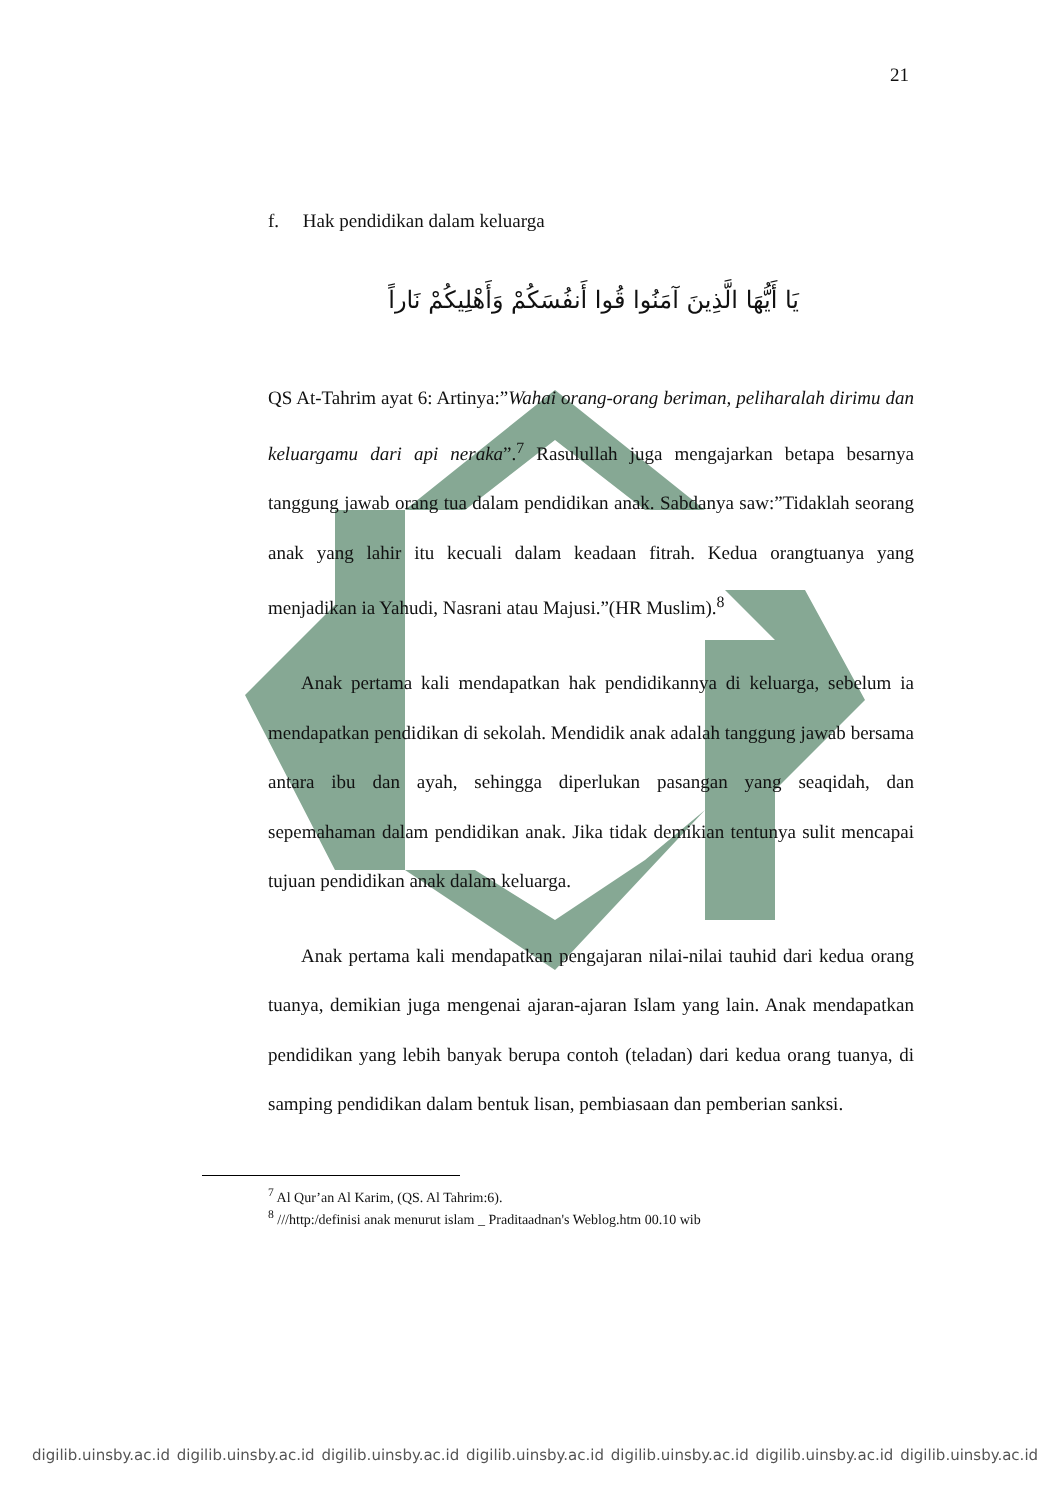21
f. Hak pendidikan dalam keluarga
يَا أَيُّهَا الَّذِينَ آمَنُوا قُوا أَنفُسَكُمْ وَأَهْلِيكُمْ نَاراً
QS At-Tahrim ayat 6: Artinya:”Wahai orang-orang beriman, peliharalah dirimu dan keluargamu dari api neraka”.<sup>7</sup> Rasulullah juga mengajarkan betapa besarnya tanggung jawab orang tua dalam pendidikan anak. Sabdanya saw:”Tidaklah seorang anak yang lahir itu kecuali dalam keadaan fitrah. Kedua orangtuanya yang menjadikan ia Yahudi, Nasrani atau Majusi.”(HR Muslim).<sup>8</sup>
Anak pertama kali mendapatkan hak pendidikannya di keluarga, sebelum ia mendapatkan pendidikan di sekolah. Mendidik anak adalah tanggung jawab bersama antara ibu dan ayah, sehingga diperlukan pasangan yang seaqidah, dan sepemahaman dalam pendidikan anak. Jika tidak demikian tentunya sulit mencapai tujuan pendidikan anak dalam keluarga.
Anak pertama kali mendapatkan pengajaran nilai-nilai tauhid dari kedua orang tuanya, demikian juga mengenai ajaran-ajaran Islam yang lain. Anak mendapatkan pendidikan yang lebih banyak berupa contoh (teladan) dari kedua orang tuanya, di samping pendidikan dalam bentuk lisan, pembiasaan dan pemberian sanksi.
<sup>7</sup> Al Qur’an Al Karim, (QS. Al Tahrim:6).
<sup>8</sup> ///http:/definisi anak menurut islam _ Praditaadnan's Weblog.htm 00.10 wib
digilib.uinsby.ac.id digilib.uinsby.ac.id digilib.uinsby.ac.id digilib.uinsby.ac.id digilib.uinsby.ac.id digilib.uinsby.ac.id digilib.uinsby.ac.id